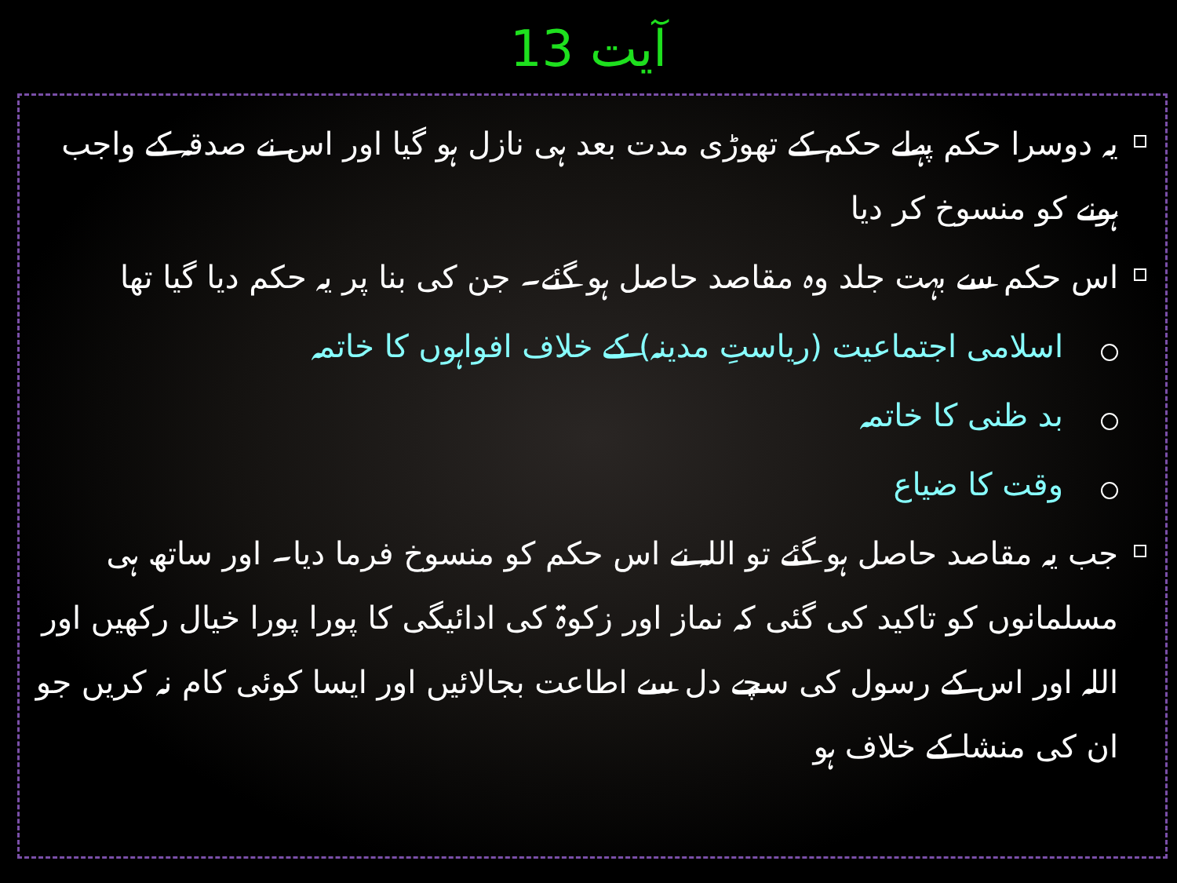آیت 13
یہ دوسرا حکم پہلے حکم کے تھوڑی مدت بعد ہی نازل ہو گیا اور اس نے صدقہ کے واجب ہونے کو منسوخ کر دیا
اس حکم سے بہت جلد وہ مقاصد حاصل ہو گئے۔ جن کی بنا پر یہ حکم دیا گیا تھا
اسلامی اجتماعیت (ریاستِ مدینہ) کے خلاف افواہوں کا خاتمہ
بد ظنی کا خاتمہ
وقت کا ضیاع
جب یہ مقاصد حاصل ہو گئے تو اللہ نے اس حکم کو منسوخ فرما دیا۔ اور ساتھ ہی مسلمانوں کو تاکید کی گئی کہ نماز اور زکوۃ کی ادائیگی کا پورا پورا خیال رکھیں اور اللہ اور اس کے رسول کی سچے دل سے اطاعت بجالائیں اور ایسا کوئی کام نہ کریں جو ان کی منشا کے خلاف ہو